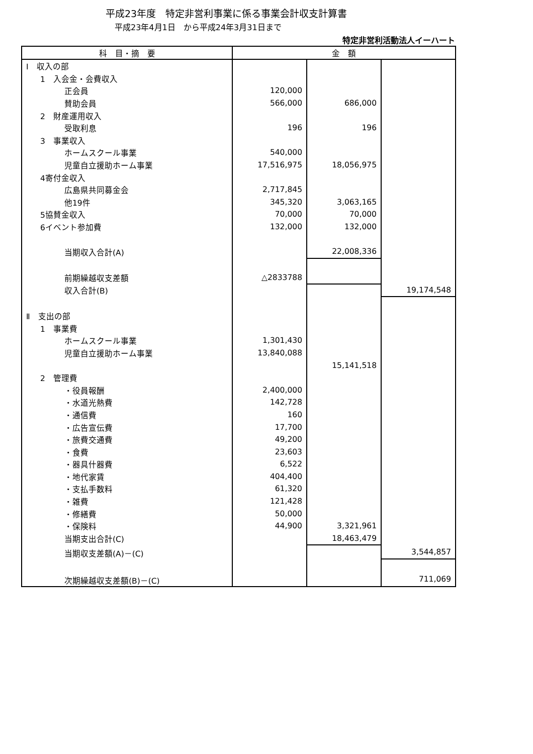平成23年度　特定非営利事業に係る事業会計収支計算書
平成23年4月1日　から平成24年3月31日まで
特定非営利活動法人イーハート
| 科 目・摘 要 | 金 額 | | |
| --- | --- | --- | --- |
| Ⅰ 収入の部 | | | |
| 1 入会金・会費収入 | | | |
| 正会員 | 120,000 | | |
| 賛助会員 | 566,000 | 686,000 | |
| 2 財産運用収入 | | | |
| 受取利息 | 196 | 196 | |
| 3 事業収入 | | | |
| ホームスクール事業 | 540,000 | | |
| 児童自立援助ホーム事業 | 17,516,975 | 18,056,975 | |
| 4寄付金収入 | | | |
| 広島県共同募金会 | 2,717,845 | | |
| 他19件 | 345,320 | 3,063,165 | |
| 5協賛金収入 | 70,000 | 70,000 | |
| 6イベント参加費 | 132,000 | 132,000 | |
| 当期収入合計(A) | | 22,008,336 | |
| 前期繰越収支差額 | △2833788 | | |
| 収入合計(B) | | | 19,174,548 |
| Ⅱ 支出の部 | | | |
| 1 事業費 | | | |
| ホームスクール事業 | 1,301,430 | | |
| 児童自立援助ホーム事業 | 13,840,088 | | |
| | | 15,141,518 | |
| 2 管理費 | | | |
| ・役員報酬 | 2,400,000 | | |
| ・水道光熱費 | 142,728 | | |
| ・通信費 | 160 | | |
| ・広告宣伝費 | 17,700 | | |
| ・旅費交通費 | 49,200 | | |
| ・食費 | 23,603 | | |
| ・器具什器費 | 6,522 | | |
| ・地代家賃 | 404,400 | | |
| ・支払手数料 | 61,320 | | |
| ・雑費 | 121,428 | | |
| ・修繕費 | 50,000 | | |
| ・保険料 | 44,900 | 3,321,961 | |
| 当期支出合計(C) | | 18,463,479 | |
| 当期収支差額(A)－(C) | | | 3,544,857 |
| 次期繰越収支差額(B)－(C) | | | 711,069 |